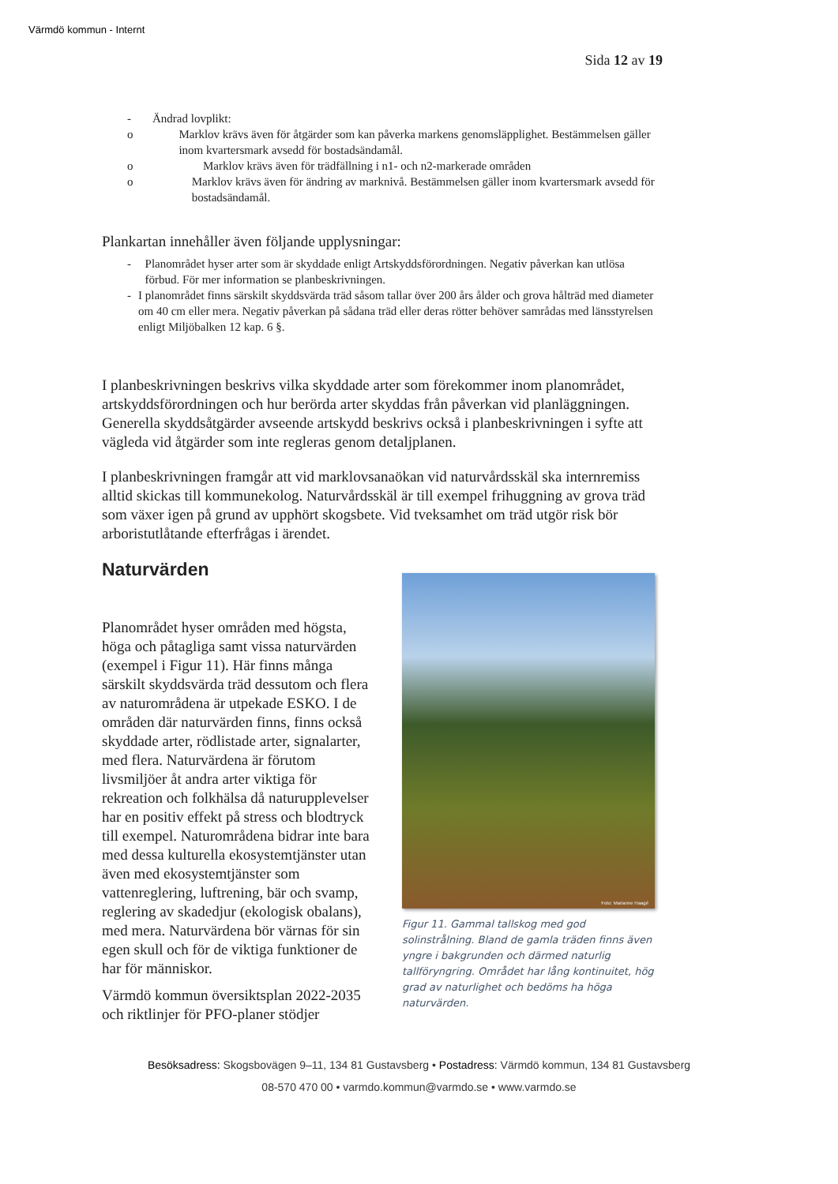Värmdö kommun - Internt
Sida 12 av 19
- Ändrad lovplikt:
o Marklov krävs även för åtgärder som kan påverka markens genomsläpplighet. Bestämmelsen gäller inom kvartersmark avsedd för bostadsändamål.
o Marklov krävs även för trädfällning i n1- och n2-markerade områden
o Marklov krävs även för ändring av marknivå. Bestämmelsen gäller inom kvartersmark avsedd för bostadsändamål.
Plankartan innehåller även följande upplysningar:
- Planområdet hyser arter som är skyddade enligt Artskyddsförordningen. Negativ påverkan kan utlösa förbud. För mer information se planbeskrivningen.
- I planområdet finns särskilt skyddsvärda träd såsom tallar över 200 års ålder och grova hålträd med diameter om 40 cm eller mera. Negativ påverkan på sådana träd eller deras rötter behöver samrådas med länsstyrelsen enligt Miljöbalken 12 kap. 6 §.
I planbeskrivningen beskrivs vilka skyddade arter som förekommer inom planområdet, artskyddsförordningen och hur berörda arter skyddas från påverkan vid planläggningen. Generella skyddsåtgärder avseende artskydd beskrivs också i planbeskrivningen i syfte att vägleda vid åtgärder som inte regleras genom detaljplanen.
I planbeskrivningen framgår att vid marklovsanaökan vid naturvårdsskäl ska internremiss alltid skickas till kommunekolog. Naturvårdsskäl är till exempel frihuggning av grova träd som växer igen på grund av upphört skogsbete. Vid tveksamhet om träd utgör risk bör arboristutlåtande efterfrågas i ärendet.
Naturvärden
Planområdet hyser områden med högsta, höga och påtagliga samt vissa naturvärden (exempel i Figur 11). Här finns många särskilt skyddsvärda träd dessutom och flera av naturområdena är utpekade ESKO. I de områden där naturvärden finns, finns också skyddade arter, rödlistade arter, signalarter, med flera. Naturvärdena är förutom livsmiljöer åt andra arter viktiga för rekreation och folkhälsa då naturupplevelser har en positiv effekt på stress och blodtryck till exempel. Naturområdena bidrar inte bara med dessa kulturella ekosystemtjänster utan även med ekosystemtjänster som vattenreglering, luftrening, bär och svamp, reglering av skadedjur (ekologisk obalans), med mera. Naturvärdena bör värnas för sin egen skull och för de viktiga funktioner de har för människor.
Värmdö kommun översiktsplan 2022-2035 och riktlinjer för PFO-planer stödjer
Foto: Marianne Haagé
Figur 11. Gammal tallskog med god solinstrålning. Bland de gamla träden finns även yngre i bakgrunden och därmed naturlig tallföryngring. Området har lång kontinuitet, hög grad av naturlighet och bedöms ha höga naturvärden.
Besöksadress: Skogsbovägen 9–11, 134 81 Gustavsberg • Postadress: Värmdö kommun, 134 81 Gustavsberg
08-570 470 00 • varmdo.kommun@varmdo.se • www.varmdo.se